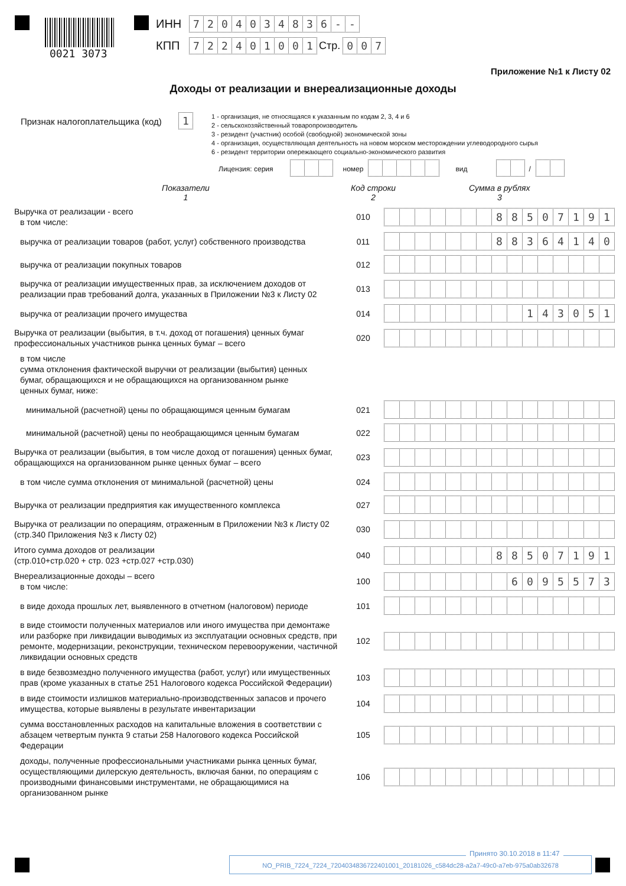0021 3073
ИНН 7204034836 - -
КПП 722401001 Стр. 0 0 7
Приложение №1 к Листу 02
Доходы от реализации и внереализационные доходы
Признак налогоплательщика (код) 1
1 - организация, не относящаяся к указанным по кодам 2, 3, 4 и 6
2 - сельскохозяйственный товаропроизводитель
3 - резидент (участник) особой (свободной) экономической зоны
4 - организация, осуществляющая деятельность на новом морском месторождении углеводородного сырья
6 - резидент территории опережающего социально-экономического развития
Лицензия: серия номер вид /
Показатели
1
Код строки
2
Сумма в рублях
3
| Выручка от реализации - всего в том числе: | 010 | 8 8 5 0 7 1 9 1 |
| выручка от реализации товаров (работ, услуг) собственного производства | 011 | 8 8 3 6 4 1 4 0 |
| выручка от реализации покупных товаров | 012 | |
| выручка от реализации имущественных прав, за исключением доходов от реализации прав требований долга, указанных в Приложении №3 к Листу 02 | 013 | |
| выручка от реализации прочего имущества | 014 | 1 4 3 0 5 1 |
| Выручка от реализации (выбытия, в т.ч. доход от погашения) ценных бумаг профессиональных участников рынка ценных бумаг – всего | 020 | |
| в том числе сумма отклонения фактической выручки от реализации (выбытия) ценных бумаг, обращающихся и не обращающихся на организованном рынке ценных бумаг, ниже: | | |
| минимальной (расчетной) цены по обращающимся ценным бумагам | 021 | |
| минимальной (расчетной) цены по необращающимся ценным бумагам | 022 | |
| Выручка от реализации (выбытия, в том числе доход от погашения) ценных бумаг, обращающихся на организованном рынке ценных бумаг – всего | 023 | |
| в том числе сумма отклонения от минимальной (расчетной) цены | 024 | |
| Выручка от реализации предприятия как имущественного комплекса | 027 | |
| Выручка от реализации по операциям, отраженным в Приложении №3 к Листу 02 (стр.340 Приложения №3 к Листу 02) | 030 | |
| Итого сумма доходов от реализации (стр.010+стр.020 + стр. 023 +стр.027 +стр.030) | 040 | 8 8 5 0 7 1 9 1 |
| Внереализационные доходы – всего в том числе: | 100 | 6 0 9 5 5 7 3 |
| в виде дохода прошлых лет, выявленного в отчетном (налоговом) периоде | 101 | |
| в виде стоимости полученных материалов или иного имущества при демонтаже или разборке при ликвидации выводимых из эксплуатации основных средств, при ремонте, модернизации, реконструкции, техническом перевооружении, частичной ликвидации основных средств | 102 | |
| в виде безвозмездно полученного имущества (работ, услуг) или имущественных прав (кроме указанных в статье 251 Налогового кодекса Российской Федерации) | 103 | |
| в виде стоимости излишков материально-производственных запасов и прочего имущества, которые выявлены в результате инвентаризации | 104 | |
| сумма восстановленных расходов на капитальные вложения в соответствии с абзацем четвертым пункта 9 статьи 258 Налогового кодекса Российской Федерации | 105 | |
| доходы, полученные профессиональными участниками рынка ценных бумаг, осуществляющими дилерскую деятельность, включая банки, по операциям с производными финансовыми инструментами, не обращающимися на организованном рынке | 106 | |
Принято 30.10.2018 в 11:47
NO_PRIB_7224_7224_7204034836722401001_20181026_c584dc28-a2a7-49c0-a7eb-975a0ab32678